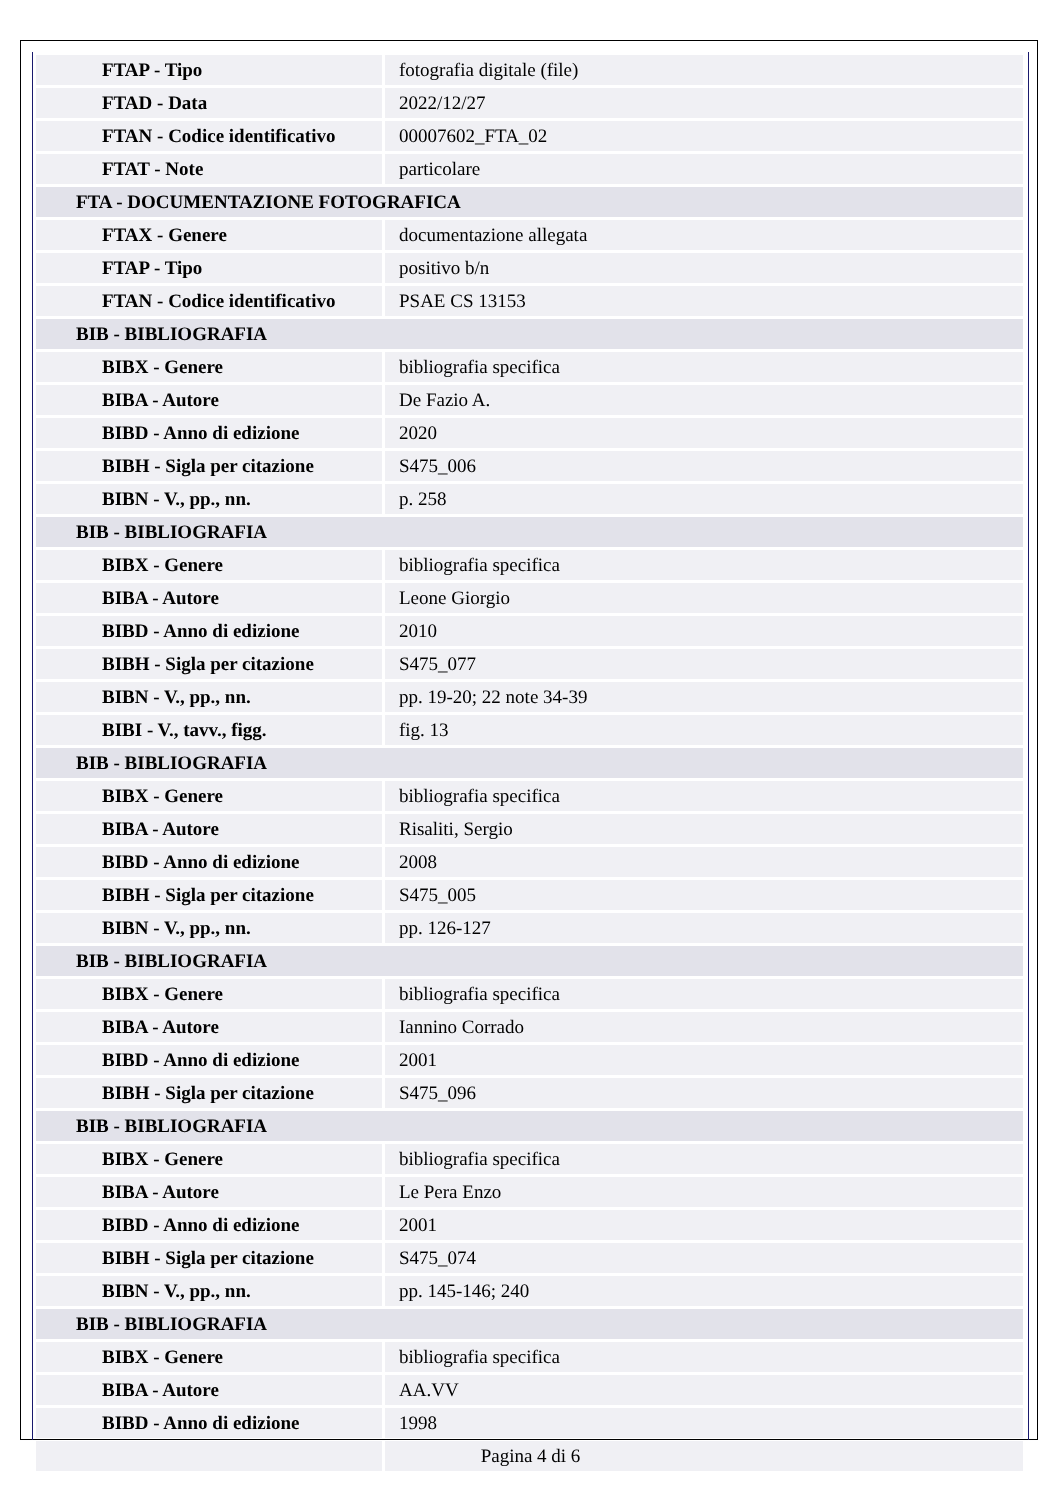| FTAP - Tipo | fotografia digitale (file) |
| FTAD - Data | 2022/12/27 |
| FTAN - Codice identificativo | 00007602_FTA_02 |
| FTAT - Note | particolare |
| FTA - DOCUMENTAZIONE FOTOGRAFICA | |
| FTAX - Genere | documentazione allegata |
| FTAP - Tipo | positivo b/n |
| FTAN - Codice identificativo | PSAE CS 13153 |
| BIB - BIBLIOGRAFIA | |
| BIBX - Genere | bibliografia specifica |
| BIBA - Autore | De Fazio A. |
| BIBD - Anno di edizione | 2020 |
| BIBH - Sigla per citazione | S475_006 |
| BIBN - V., pp., nn. | p. 258 |
| BIB - BIBLIOGRAFIA | |
| BIBX - Genere | bibliografia specifica |
| BIBA - Autore | Leone Giorgio |
| BIBD - Anno di edizione | 2010 |
| BIBH - Sigla per citazione | S475_077 |
| BIBN - V., pp., nn. | pp. 19-20; 22 note 34-39 |
| BIBI - V., tavv., figg. | fig. 13 |
| BIB - BIBLIOGRAFIA | |
| BIBX - Genere | bibliografia specifica |
| BIBA - Autore | Risaliti, Sergio |
| BIBD - Anno di edizione | 2008 |
| BIBH - Sigla per citazione | S475_005 |
| BIBN - V., pp., nn. | pp. 126-127 |
| BIB - BIBLIOGRAFIA | |
| BIBX - Genere | bibliografia specifica |
| BIBA - Autore | Iannino Corrado |
| BIBD - Anno di edizione | 2001 |
| BIBH - Sigla per citazione | S475_096 |
| BIB - BIBLIOGRAFIA | |
| BIBX - Genere | bibliografia specifica |
| BIBA - Autore | Le Pera Enzo |
| BIBD - Anno di edizione | 2001 |
| BIBH - Sigla per citazione | S475_074 |
| BIBN - V., pp., nn. | pp. 145-146; 240 |
| BIB - BIBLIOGRAFIA | |
| BIBX - Genere | bibliografia specifica |
| BIBA - Autore | AA.VV |
| BIBD - Anno di edizione | 1998 |
Pagina 4 di 6